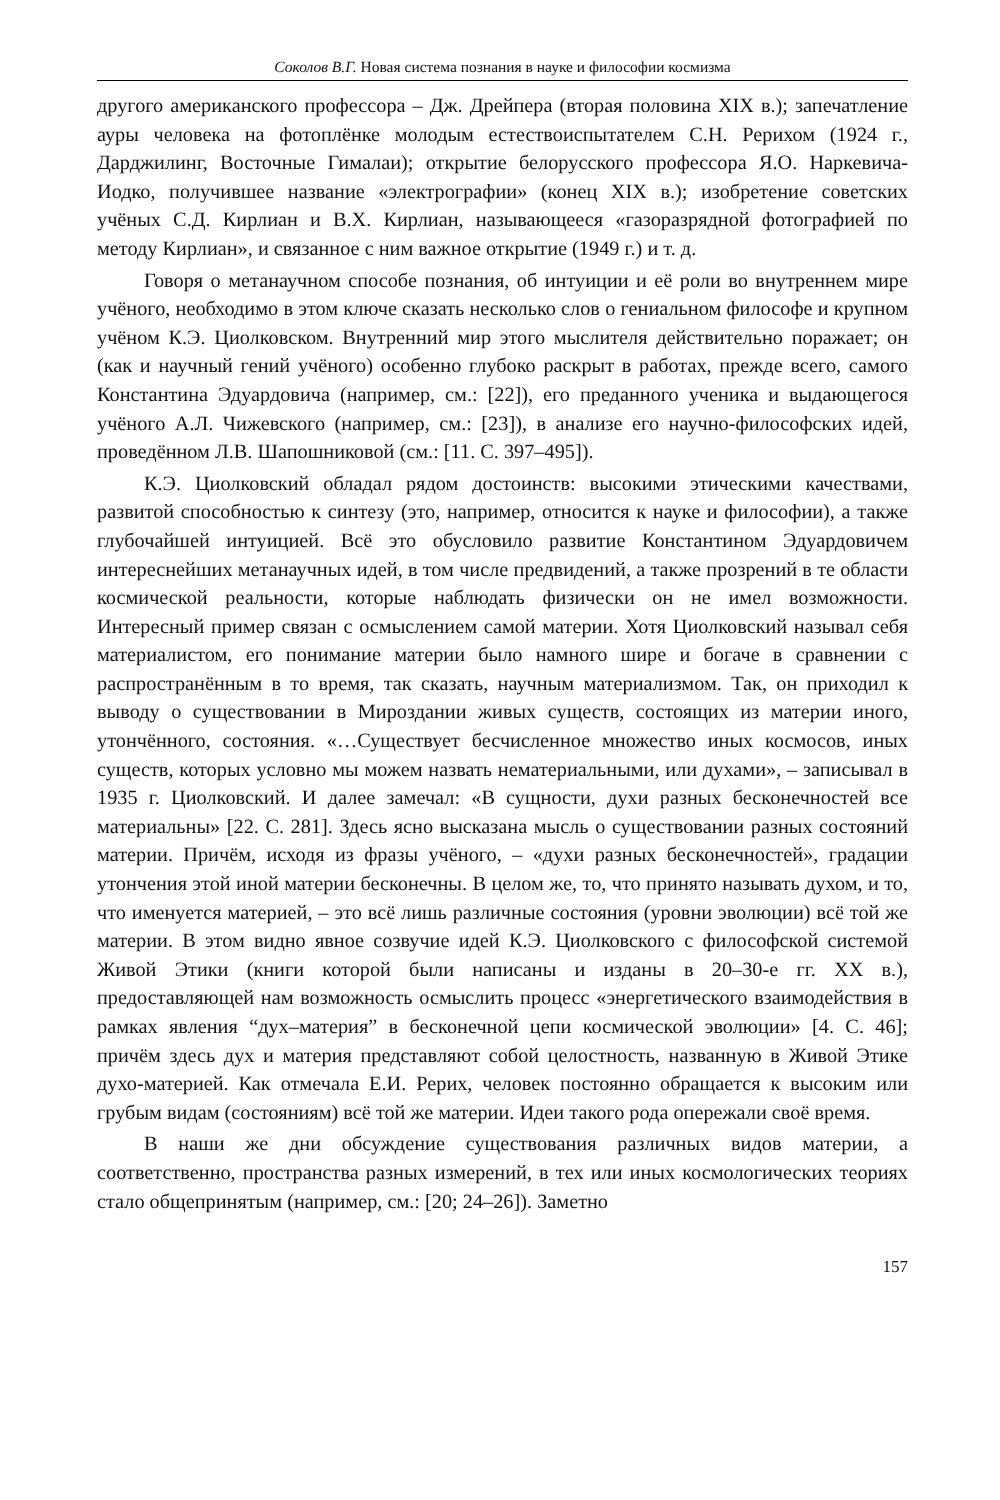Соколов В.Г. Новая система познания в науке и философии космизма
другого американского профессора – Дж. Дрейпера (вторая половина XIX в.); запечатление ауры человека на фотоплёнке молодым естествоиспытателем С.Н. Рерихом (1924 г., Дарджилинг, Восточные Гималаи); открытие белорусского профессора Я.О. Наркевича-Иодко, получившее название «электрографии» (конец XIX в.); изобретение советских учёных С.Д. Кирлиан и В.Х. Кирлиан, называющееся «газоразрядной фотографией по методу Кирлиан», и связанное с ним важное открытие (1949 г.) и т. д.
Говоря о метанаучном способе познания, об интуиции и её роли во внутреннем мире учёного, необходимо в этом ключе сказать несколько слов о гениальном философе и крупном учёном К.Э. Циолковском. Внутренний мир этого мыслителя действительно поражает; он (как и научный гений учёного) особенно глубоко раскрыт в работах, прежде всего, самого Константина Эдуардовича (например, см.: [22]), его преданного ученика и выдающегося учёного А.Л. Чижевского (например, см.: [23]), в анализе его научно-философских идей, проведённом Л.В. Шапошниковой (см.: [11. С. 397–495]).
К.Э. Циолковский обладал рядом достоинств: высокими этическими качествами, развитой способностью к синтезу (это, например, относится к науке и философии), а также глубочайшей интуицией. Всё это обусловило развитие Константином Эдуардовичем интереснейших метанаучных идей, в том числе предвидений, а также прозрений в те области космической реальности, которые наблюдать физически он не имел возможности. Интересный пример связан с осмыслением самой материи. Хотя Циолковский называл себя материалистом, его понимание материи было намного шире и богаче в сравнении с распространённым в то время, так сказать, научным материализмом. Так, он приходил к выводу о существовании в Мироздании живых существ, состоящих из материи иного, утончённого, состояния. «…Существует бесчисленное множество иных космосов, иных существ, которых условно мы можем назвать нематериальными, или духами», – записывал в 1935 г. Циолковский. И далее замечал: «В сущности, духи разных бесконечностей все материальны» [22. С. 281]. Здесь ясно высказана мысль о существовании разных состояний материи. Причём, исходя из фразы учёного, – «духи разных бесконечностей», градации утончения этой иной материи бесконечны. В целом же, то, что принято называть духом, и то, что именуется материей, – это всё лишь различные состояния (уровни эволюции) всё той же материи. В этом видно явное созвучие идей К.Э. Циолковского с философской системой Живой Этики (книги которой были написаны и изданы в 20–30-е гг. XX в.), предоставляющей нам возможность осмыслить процесс «энергетического взаимодействия в рамках явления “дух–материя” в бесконечной цепи космической эволюции» [4. С. 46]; причём здесь дух и материя представляют собой целостность, названную в Живой Этике духо-материей. Как отмечала Е.И. Рерих, человек постоянно обращается к высоким или грубым видам (состояниям) всё той же материи. Идеи такого рода опережали своё время.
В наши же дни обсуждение существования различных видов материи, а соответственно, пространства разных измерений, в тех или иных космологических теориях стало общепринятым (например, см.: [20; 24–26]). Заметно
157